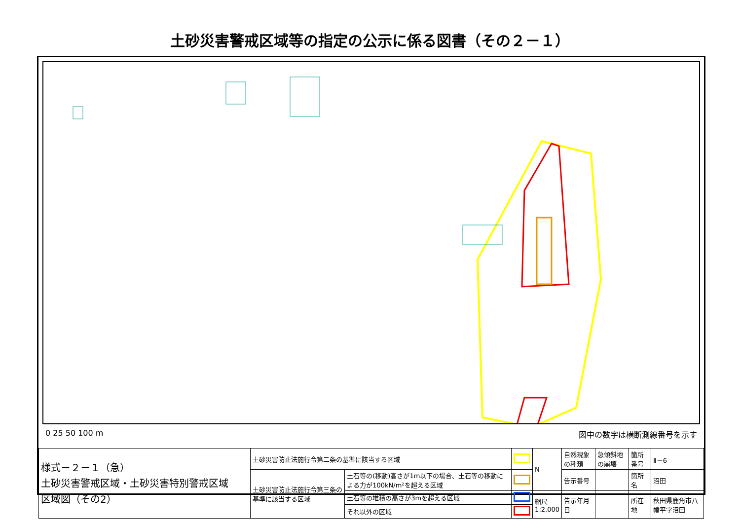土砂災害警戒区域等の指定の公示に係る図書（その２－１）
0 25 50 100 m 図中の数字は横断測線番号を示す
| 様式－２－１（急） 土砂災害警戒区域・土砂災害特別警戒区域 区域図（その2） | 土砂災害防止法施行令第二条の基準に該当する区域 | | | N | 自然現象の種類 | 急傾斜地の崩壊 | 箇所番号 | Ⅱ－6 |
| | 土砂災害防止法施行令第三条の基準に該当する区域 | 土石等の(移動)高さが1m以下の場合、土石等の移動による力が100kN/m²を超える区域 | | | 告示番号 | | 箇所名 | 沼田 |
| | | 土石等の堆積の高さが3mを超える区域 | | 縮尺 1:2,000 | 告示年月日 | | 所在地 | 秋田県鹿角市八幡平字沼田 |
| | | それ以外の区域 | | | | | | |